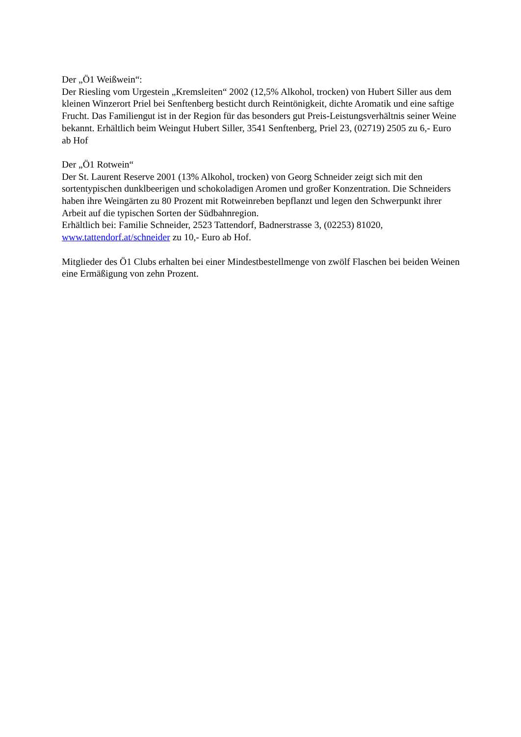Der „Ö1 Weißwein“:
Der Riesling vom Urgestein „Kremsleiten“ 2002 (12,5% Alkohol, trocken) von Hubert Siller aus dem kleinen Winzerort Priel bei Senftenberg besticht durch Reintönigkeit, dichte Aromatik und eine saftige Frucht. Das Familiengut ist in der Region für das besonders gut Preis-Leistungsverhältnis seiner Weine bekannt. Erhältlich beim Weingut Hubert Siller, 3541 Senftenberg, Priel 23, (02719) 2505 zu 6,- Euro ab Hof
Der „Ö1 Rotwein“
Der St. Laurent Reserve 2001 (13% Alkohol, trocken) von Georg Schneider zeigt sich mit den sortentypischen dunklbeerigen und schokoladigen Aromen und großer Konzentration. Die Schneiders haben ihre Weingärten zu 80 Prozent mit Rotweinreben bepflanzt und legen den Schwerpunkt ihrer Arbeit auf die typischen Sorten der Südbahnregion.
Erhältlich bei: Familie Schneider, 2523 Tattendorf, Badnerstrasse 3, (02253) 81020, www.tattendorf.at/schneider zu 10,- Euro ab Hof.
Mitglieder des Ö1 Clubs erhalten bei einer Mindestbestellmenge von zwölf Flaschen bei beiden Weinen eine Ermäßigung von zehn Prozent.